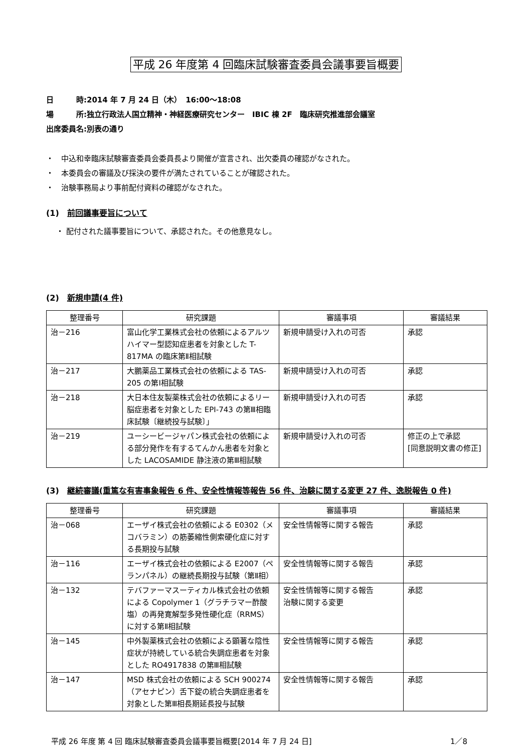平成 26 年度第 4 回臨床試験審査委員会議事要旨概要
日　　　時:2014 年 7 月 24 日（木）　16:00〜18:08
場　　　所:独立行政法人国立精神・神経医療研究センター　IBIC 棟 2F　臨床研究推進部会議室
出席委員名:別表の通り
・　中込和幸臨床試験審査委員会委員長より開催が宣言され、出欠委員の確認がなされた。
・　本委員会の審議及び採決の要件が満たされていることが確認された。
・　治験事務局より事前配付資料の確認がなされた。
(1)　前回議事要旨について
・ 配付された議事要旨について、承認された。その他意見なし。
(2)　新規申請(4 件)
| 整理番号 | 研究課題 | 審議事項 | 審議結果 |
| --- | --- | --- | --- |
| 治－216 | 富山化学工業株式会社の依頼によるアルツハイマー型認知症患者を対象とした T-817MA の臨床第Ⅱ相試験 | 新規申請受け入れの可否 | 承認 |
| 治－217 | 大鵬薬品工業株式会社の依頼による TAS-205 の第Ⅰ相試験 | 新規申請受け入れの可否 | 承認 |
| 治－218 | 大日本住友製薬株式会社の依頼によるリー脳症患者を対象とした EPI-743 の第Ⅲ相臨床試験〔継続投与試験〕」 | 新規申請受け入れの可否 | 承認 |
| 治－219 | ユーシービージャパン株式会社の依頼による部分発作を有するてんかん患者を対象とした LACOSAMIDE 静注液の第Ⅲ相試験 | 新規申請受け入れの可否 | 修正の上で承認 [同意説明文書の修正] |
(3)　継続審議(重篤な有害事象報告 6 件、安全性情報等報告 56 件、治験に関する変更 27 件、逸脱報告 0 件)
| 整理番号 | 研究課題 | 審議事項 | 審議結果 |
| --- | --- | --- | --- |
| 治－068 | エーザイ株式会社の依頼による E0302（メコバラミン）の筋萎縮性側索硬化症に対する長期投与試験 | 安全性情報等に関する報告 | 承認 |
| 治－116 | エーザイ株式会社の依頼による E2007（ペランパネル）の継続長期投与試験（第Ⅱ相） | 安全性情報等に関する報告 | 承認 |
| 治－132 | テバファーマスーティカル株式会社の依頼による Copolymer 1（グラチラマー酢酸塩）の再発寛解型多発性硬化症（RRMS）に対する第Ⅱ相試験 | 安全性情報等に関する報告 治験に関する変更 | 承認 |
| 治－145 | 中外製薬株式会社の依頼による顕著な陰性症状が持続している統合失調症患者を対象とした RO4917838 の第Ⅲ相試験 | 安全性情報等に関する報告 | 承認 |
| 治－147 | MSD 株式会社の依頼による SCH 900274（アセナピン）舌下錠の統合失調症患者を対象とした第Ⅲ相長期延長投与試験 | 安全性情報等に関する報告 | 承認 |
平成 26 年度 第 4 回 臨床試験審査委員会議事要旨概要[2014 年 7 月 24 日] 1／8